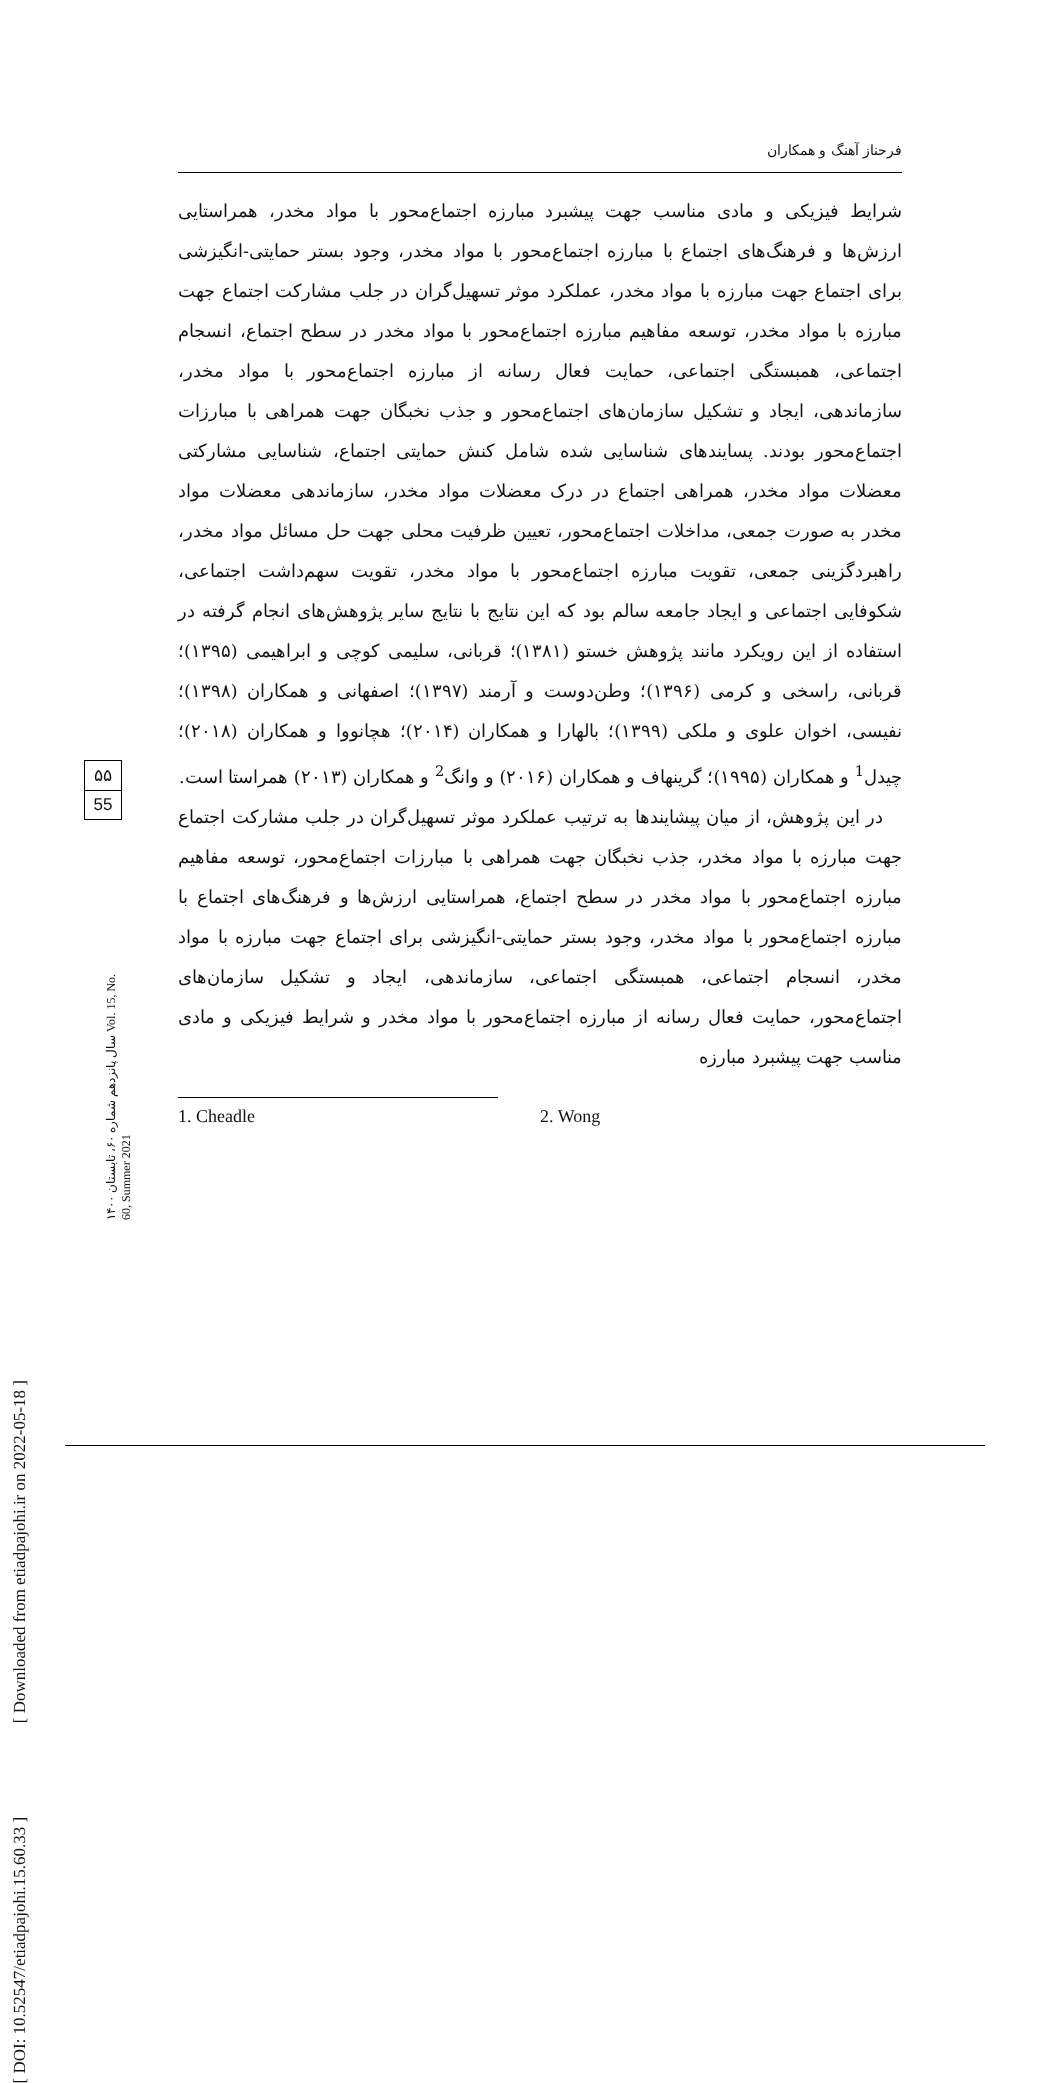[ DOI: 10.52547/etiadpajohi.15.60.33 ] [ Downloaded from etiadpajohi.ir on 2022-05-18 ]
۵۵
55
سال پانزدهم شماره ۶۰، تابستان ۱۴۰۰ Vol. 15, No. 60, Summer 2021
فرحناز آهنگ و همکاران
شرایط فیزیکی و مادی مناسب جهت پیشبرد مبارزه اجتماع‌محور با مواد مخدر، همراستایی ارزش‌ها و فرهنگ‌های اجتماع با مبارزه اجتماع‌محور با مواد مخدر، وجود بستر حمایتی-انگیزشی برای اجتماع جهت مبارزه با مواد مخدر، عملکرد موثر تسهیل‌گران در جلب مشارکت اجتماع جهت مبارزه با مواد مخدر، توسعه مفاهیم مبارزه اجتماع‌محور با مواد مخدر در سطح اجتماع، انسجام اجتماعی، همبستگی اجتماعی، حمایت فعال رسانه از مبارزه اجتماع‌محور با مواد مخدر، سازماندهی، ایجاد و تشکیل سازمان‌های اجتماع‌محور و جذب نخبگان جهت همراهی با مبارزات اجتماع‌محور بودند. پسایندهای شناسایی شده شامل کنش حمایتی اجتماع، شناسایی مشارکتی معضلات مواد مخدر، همراهی اجتماع در درک معضلات مواد مخدر، سازماندهی معضلات مواد مخدر به صورت جمعی، مداخلات اجتماع‌محور، تعیین ظرفیت محلی جهت حل مسائل مواد مخدر، راهبردگزینی جمعی، تقویت مبارزه اجتماع‌محور با مواد مخدر، تقویت سهم‌داشت اجتماعی، شکوفایی اجتماعی و ایجاد جامعه سالم بود که این نتایج با نتایج سایر پژوهش‌های انجام گرفته در استفاده از این رویکرد مانند پژوهش خستو (۱۳۸۱)؛ قربانی، سلیمی کوچی و ابراهیمی (۱۳۹۵)؛ قربانی، راسخی و کرمی (۱۳۹۶)؛ وطن‌دوست و آرمند (۱۳۹۷)؛ اصفهانی و همکاران (۱۳۹۸)؛ نفیسی، اخوان علوی و ملکی (۱۳۹۹)؛ بالهارا و همکاران (۲۰۱۴)؛ هچانووا و همکاران (۲۰۱۸)؛ چیدل<sup>1</sup> و همکاران (۱۹۹۵)؛ گرینهاف و همکاران (۲۰۱۶) و وانگ<sup>2</sup> و همکاران (۲۰۱۳) همراستا است.
در این پژوهش، از میان پیشایندها به ترتیب عملکرد موثر تسهیل‌گران در جلب مشارکت اجتماع جهت مبارزه با مواد مخدر، جذب نخبگان جهت همراهی با مبارزات اجتماع‌محور، توسعه مفاهیم مبارزه اجتماع‌محور با مواد مخدر در سطح اجتماع، همراستایی ارزش‌ها و فرهنگ‌های اجتماع با مبارزه اجتماع‌محور با مواد مخدر، وجود بستر حمایتی-انگیزشی برای اجتماع جهت مبارزه با مواد مخدر، انسجام اجتماعی، همبستگی اجتماعی، سازماندهی، ایجاد و تشکیل سازمان‌های اجتماع‌محور، حمایت فعال رسانه از مبارزه اجتماع‌محور با مواد مخدر و شرایط فیزیکی و مادی مناسب جهت پیشبرد مبارزه
1. Cheadle 2. Wong